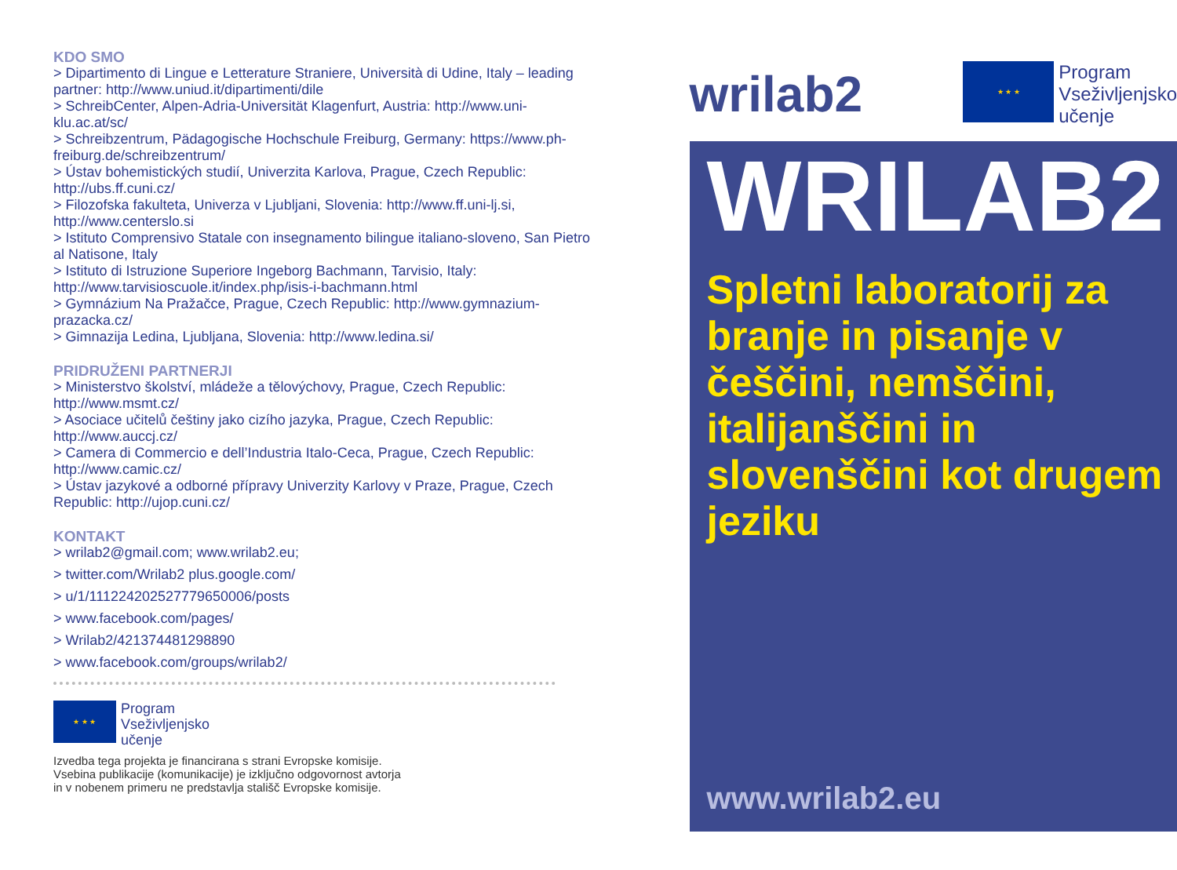KDO SMO
> Dipartimento di Lingue e Letterature Straniere, Università di Udine, Italy – leading partner: http://www.uniud.it/dipartimenti/dile
> SchreibCenter, Alpen-Adria-Universität Klagenfurt, Austria: http://www.uni-klu.ac.at/sc/
> Schreibzentrum, Pädagogische Hochschule Freiburg, Germany: https://www.ph-freiburg.de/schreibzentrum/
> Ústav bohemistických studií, Univerzita Karlova, Prague, Czech Republic: http://ubs.ff.cuni.cz/
> Filozofska fakulteta, Univerza v Ljubljani, Slovenia: http://www.ff.uni-lj.si, http://www.centerslo.si
> Istituto Comprensivo Statale con insegnamento bilingue italiano-sloveno, San Pietro al Natisone, Italy
> Istituto di Istruzione Superiore Ingeborg Bachmann, Tarvisio, Italy: http://www.tarvisioscuole.it/index.php/isis-i-bachmann.html
> Gymnázium Na Pražačce, Prague, Czech Republic: http://www.gymnazium-prazacka.cz/
> Gimnazija Ledina, Ljubljana, Slovenia: http://www.ledina.si/
PRIDRUŽENI PARTNERJI
> Ministerstvo školství, mládeže a tělovýchovy, Prague, Czech Republic: http://www.msmt.cz/
> Asociace učitelů češtiny jako cizího jazyka, Prague, Czech Republic: http://www.auccj.cz/
> Camera di Commercio e dell’Industria Italo-Ceca, Prague, Czech Republic: http://www.camic.cz/
> Ústav jazykové a odborné přípravy Univerzity Karlovy v Praze, Prague, Czech Republic: http://ujop.cuni.cz/
KONTAKT
> wrilab2@gmail.com; www.wrilab2.eu;
> twitter.com/Wrilab2 plus.google.com/
> u/1/111224202527779650006/posts
> www.facebook.com/pages/
> Wrilab2/421374481298890
> www.facebook.com/groups/wrilab2/
★ ★ ★
Program
Vseživljenjsko
učenje
Izvedba tega projekta je financirana s strani Evropske komisije.
Vsebina publikacije (komunikacije) je izključno odgovornost avtorja
in v nobenem primeru ne predstavlja stališč Evropske komisije.
wrilab2
★ ★ ★
Program
Vseživljenjsko
učenje
WRILAB2
Spletni laboratorij za branje in pisanje v češčini, nemščini, italijanščini in slovenščini kot drugem jeziku
www.wrilab2.eu